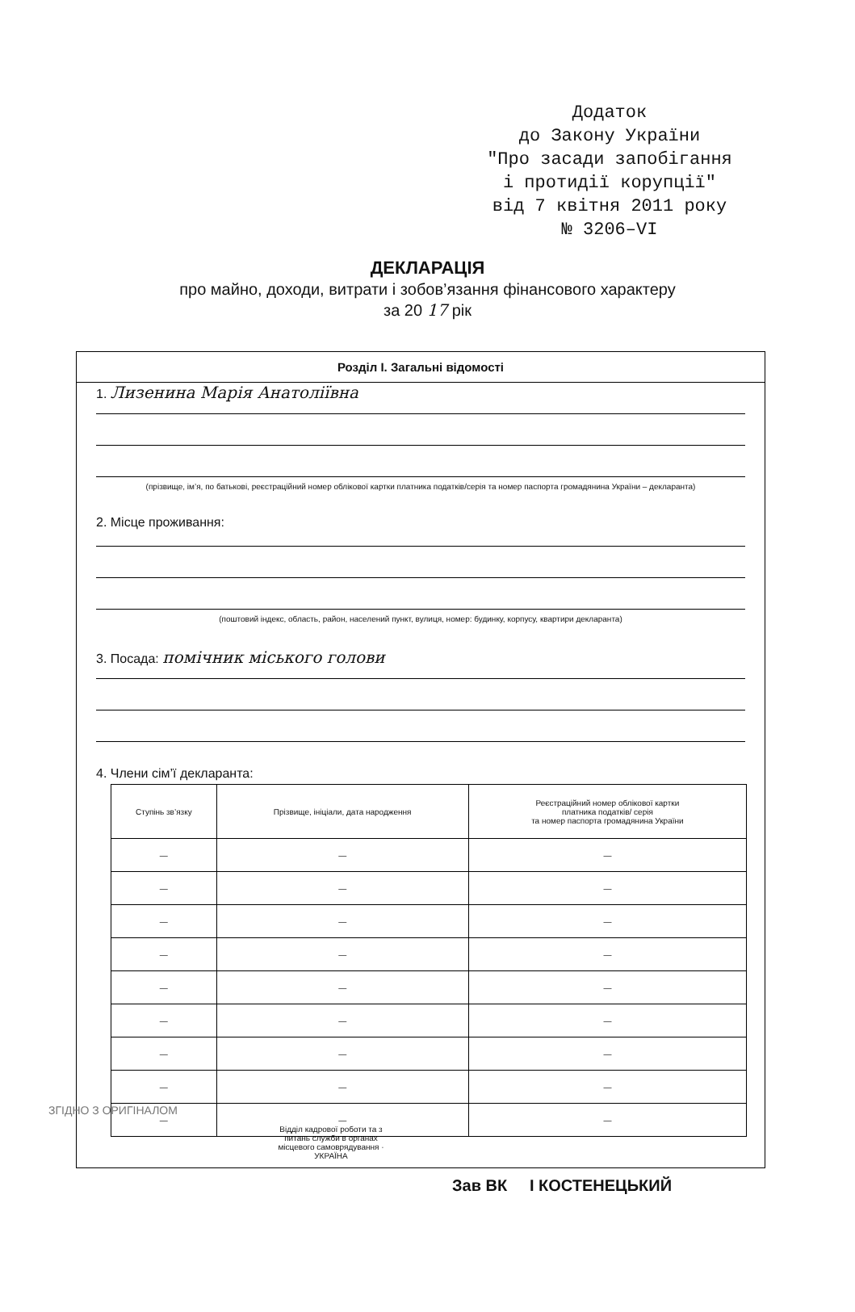Додаток
до Закону України
"Про засади запобігання
і протидії корупції"
від 7 квітня 2011 року
№ 3206–VI
ДЕКЛАРАЦІЯ
про майно, доходи, витрати і зобов’язання фінансового характеру
за 20 17 рік
Розділ I. Загальні відомості
1. Лизенина Марія Анатоліївна
(прізвище, ім’я, по батькові, реєстраційний номер облікової картки платника податків/серія та номер паспорта громадянина України – декларанта)
2. Місце проживання:
(поштовий індекс, область, район, населений пункт, вулиця, номер: будинку, корпусу, квартири декларанта)
3. Посада: помічник міського голови
4. Члени сім’ї декларанта:
| Ступінь зв’язку | Прізвище, ініціали, дата народження | Реєстраційний номер облікової картки платника податків/ серія та номер паспорта громадянина України |
| --- | --- | --- |
| — | — | — |
| — | — | — |
| — | — | — |
| — | — | — |
| — | — | — |
| — | — | — |
| — | — | — |
| — | — | — |
| — | — | — |
ЗГІДНО З ОРИГІНАЛОМ
Відділ кадрової роботи та з питань служби в органах місцевого самоврядування · УКРАЇНА
Зав ВК І КОСТЕНЕЦЬКИЙ